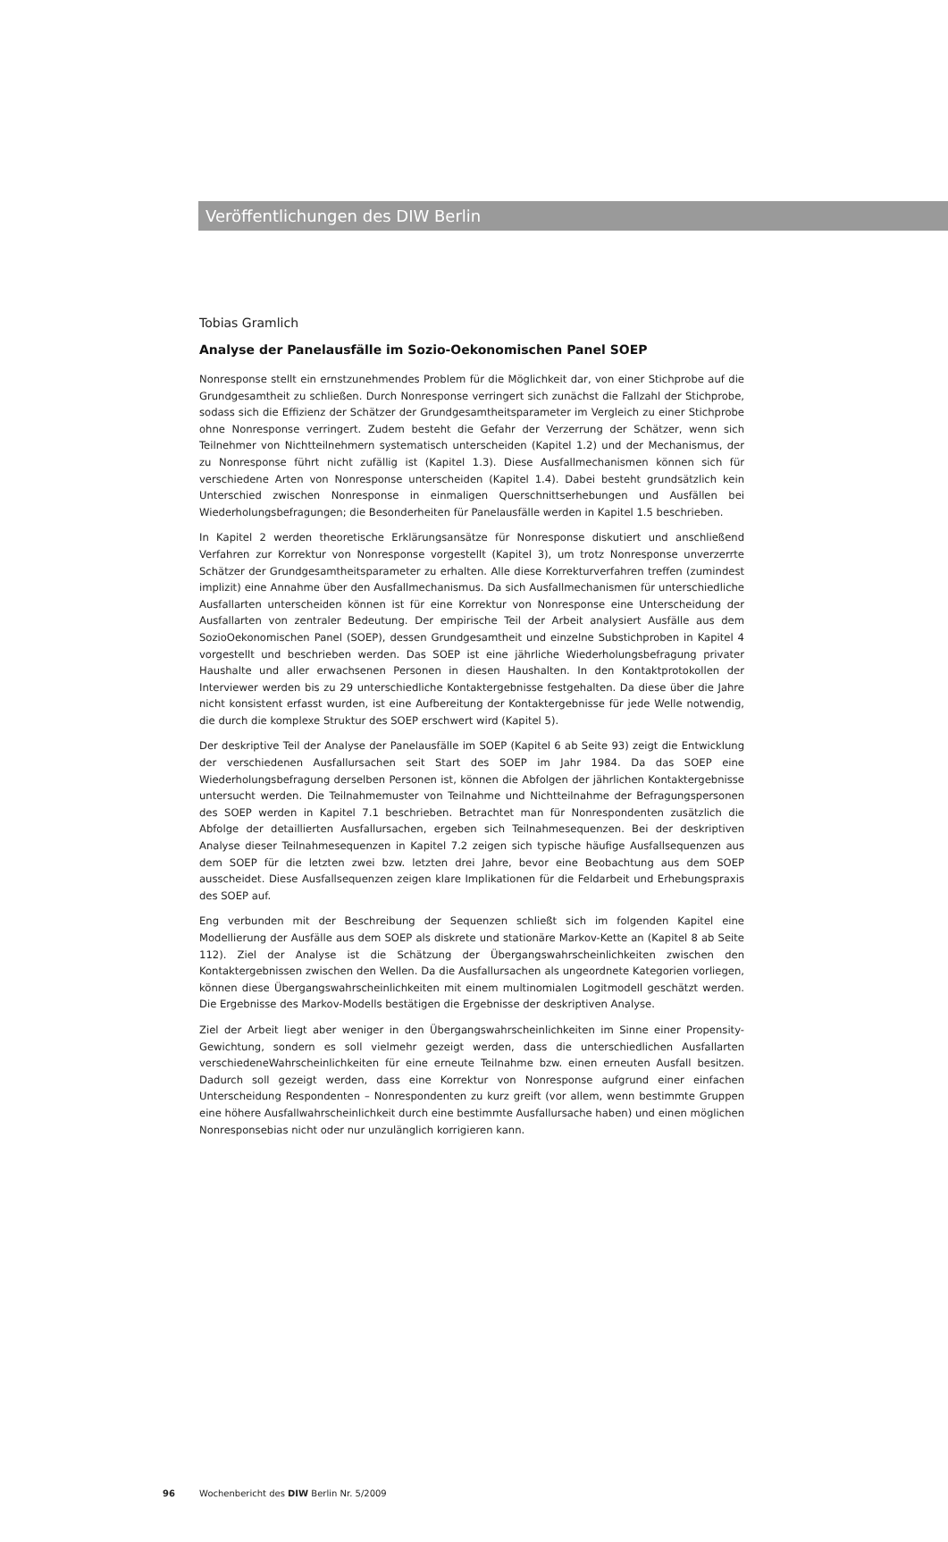Veröffentlichungen des DIW Berlin
Tobias Gramlich
Analyse der Panelausfälle im Sozio-Oekonomischen Panel SOEP
Nonresponse stellt ein ernstzunehmendes Problem für die Möglichkeit dar, von einer Stichprobe auf die Grundgesamtheit zu schließen. Durch Nonresponse verringert sich zunächst die Fallzahl der Stichprobe, sodass sich die Effizienz der Schätzer der Grundgesamtheitsparameter im Vergleich zu einer Stichprobe ohne Nonresponse verringert. Zudem besteht die Gefahr der Verzerrung der Schätzer, wenn sich Teilnehmer von Nichtteilnehmern systematisch unterscheiden (Kapitel 1.2) und der Mechanismus, der zu Nonresponse führt nicht zufällig ist (Kapitel 1.3). Diese Ausfallmechanismen können sich für verschiedene Arten von Nonresponse unterscheiden (Kapitel 1.4). Dabei besteht grundsätzlich kein Unterschied zwischen Nonresponse in einmaligen Querschnittserhebungen und Ausfällen bei Wiederholungsbefragungen; die Besonderheiten für Panelausfälle werden in Kapitel 1.5 beschrieben.
In Kapitel 2 werden theoretische Erklärungsansätze für Nonresponse diskutiert und anschließend Verfahren zur Korrektur von Nonresponse vorgestellt (Kapitel 3), um trotz Nonresponse unverzerrte Schätzer der Grundgesamtheitsparameter zu erhalten. Alle diese Korrekturverfahren treffen (zumindest implizit) eine Annahme über den Ausfallmechanismus. Da sich Ausfallmechanismen für unterschiedliche Ausfallarten unterscheiden können ist für eine Korrektur von Nonresponse eine Unterscheidung der Ausfallarten von zentraler Bedeutung. Der empirische Teil der Arbeit analysiert Ausfälle aus dem SozioOekonomischen Panel (SOEP), dessen Grundgesamtheit und einzelne Substichproben in Kapitel 4 vorgestellt und beschrieben werden. Das SOEP ist eine jährliche Wiederholungsbefragung privater Haushalte und aller erwachsenen Personen in diesen Haushalten. In den Kontaktprotokollen der Interviewer werden bis zu 29 unterschiedliche Kontaktergebnisse festgehalten. Da diese über die Jahre nicht konsistent erfasst wurden, ist eine Aufbereitung der Kontaktergebnisse für jede Welle notwendig, die durch die komplexe Struktur des SOEP erschwert wird (Kapitel 5).
Der deskriptive Teil der Analyse der Panelausfälle im SOEP (Kapitel 6 ab Seite 93) zeigt die Entwicklung der verschiedenen Ausfallursachen seit Start des SOEP im Jahr 1984. Da das SOEP eine Wiederholungsbefragung derselben Personen ist, können die Abfolgen der jährlichen Kontaktergebnisse untersucht werden. Die Teilnahmemuster von Teilnahme und Nichtteilnahme der Befragungspersonen des SOEP werden in Kapitel 7.1 beschrieben. Betrachtet man für Nonrespondenten zusätzlich die Abfolge der detaillierten Ausfallursachen, ergeben sich Teilnahmesequenzen. Bei der deskriptiven Analyse dieser Teilnahmesequenzen in Kapitel 7.2 zeigen sich typische häufige Ausfallsequenzen aus dem SOEP für die letzten zwei bzw. letzten drei Jahre, bevor eine Beobachtung aus dem SOEP ausscheidet. Diese Ausfallsequenzen zeigen klare Implikationen für die Feldarbeit und Erhebungspraxis des SOEP auf.
Eng verbunden mit der Beschreibung der Sequenzen schließt sich im folgenden Kapitel eine Modellierung der Ausfälle aus dem SOEP als diskrete und stationäre Markov-Kette an (Kapitel 8 ab Seite 112). Ziel der Analyse ist die Schätzung der Übergangswahrscheinlichkeiten zwischen den Kontaktergebnissen zwischen den Wellen. Da die Ausfallursachen als ungeordnete Kategorien vorliegen, können diese Übergangswahrscheinlichkeiten mit einem multinomialen Logitmodell geschätzt werden. Die Ergebnisse des Markov-Modells bestätigen die Ergebnisse der deskriptiven Analyse.
Ziel der Arbeit liegt aber weniger in den Übergangswahrscheinlichkeiten im Sinne einer Propensity-Gewichtung, sondern es soll vielmehr gezeigt werden, dass die unterschiedlichen Ausfallarten verschiedeneWahrscheinlichkeiten für eine erneute Teilnahme bzw. einen erneuten Ausfall besitzen. Dadurch soll gezeigt werden, dass eine Korrektur von Nonresponse aufgrund einer einfachen Unterscheidung Respondenten – Nonrespondenten zu kurz greift (vor allem, wenn bestimmte Gruppen eine höhere Ausfallwahrscheinlichkeit durch eine bestimmte Ausfallursache haben) und einen möglichen Nonresponsebias nicht oder nur unzulänglich korrigieren kann.
96 Wochenbericht des DIW Berlin Nr. 5/2009